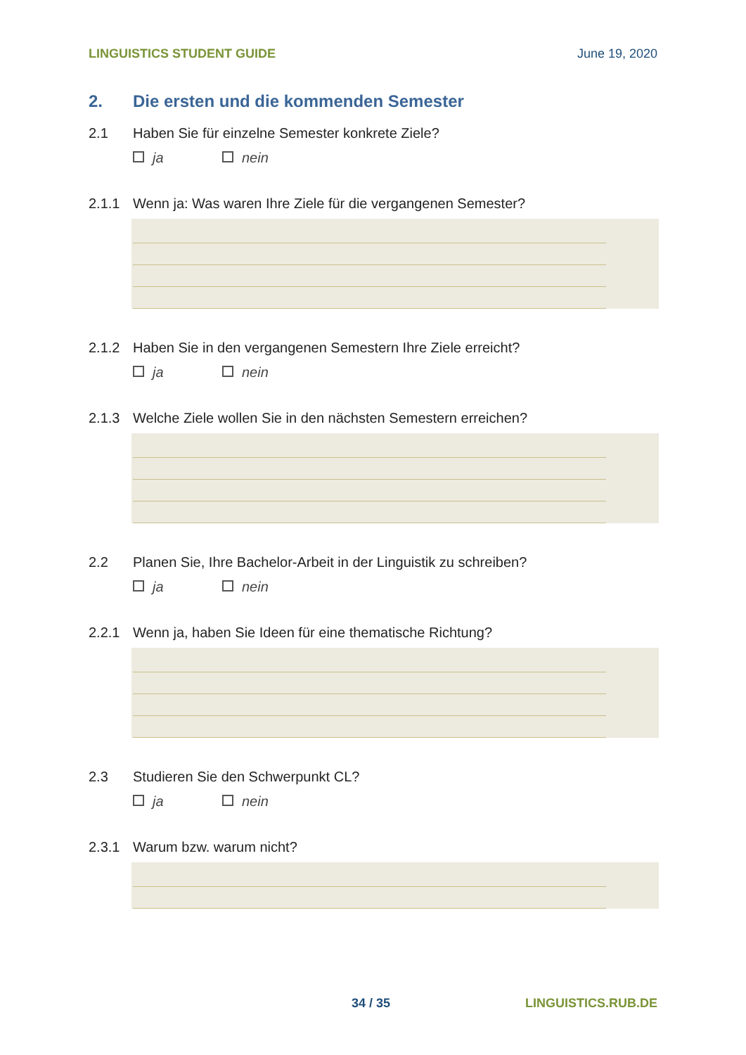LINGUISTICS STUDENT GUIDE June 19, 2020
2. Die ersten und die kommenden Semester
2.1 Haben Sie für einzelne Semester konkrete Ziele?
ja nein
2.1.1 Wenn ja: Was waren Ihre Ziele für die vergangenen Semester?
2.1.2 Haben Sie in den vergangenen Semestern Ihre Ziele erreicht?
ja nein
2.1.3 Welche Ziele wollen Sie in den nächsten Semestern erreichen?
2.2 Planen Sie, Ihre Bachelor-Arbeit in der Linguistik zu schreiben?
ja nein
2.2.1 Wenn ja, haben Sie Ideen für eine thematische Richtung?
2.3 Studieren Sie den Schwerpunkt CL?
ja nein
2.3.1 Warum bzw. warum nicht?
34 / 35 LINGUISTICS.RUB.DE